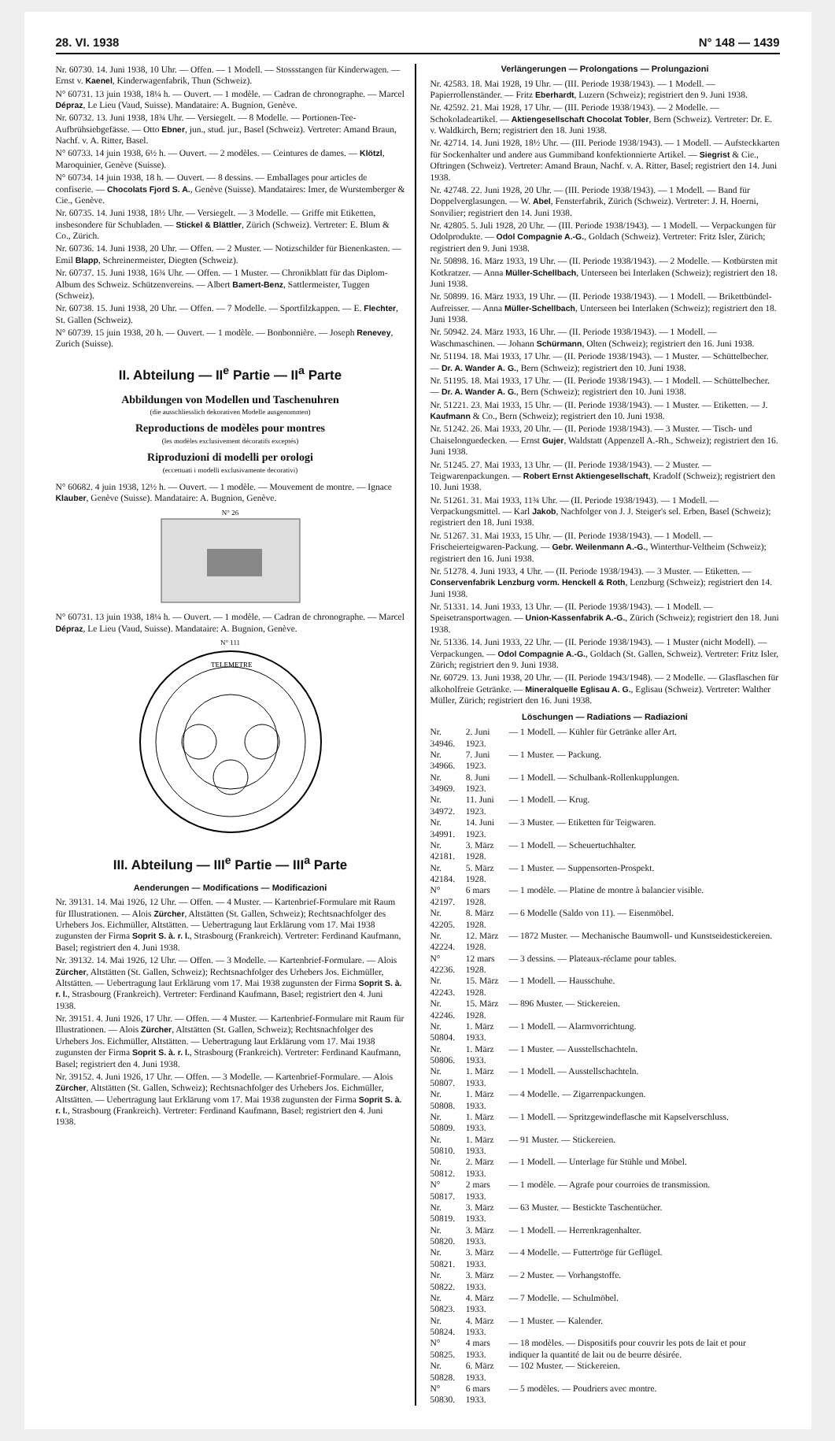28. VI. 1938 N° 148 — 1439
Nr. 60730. 14. Juni 1938, 10 Uhr. — Offen. — 1 Modell. — Stossstangen für Kinderwagen. — Ernst v. Kaenel, Kinderwagenfabrik, Thun (Schweiz).
N° 60731. 13 juin 1938, 18¼ h. — Ouvert. — 1 modèle. — Cadran de chronographe. — Marcel Dépraz, Le Lieu (Vaud, Suisse). Mandataire: A. Bugnion, Genève.
Nr. 60732. 13. Juni 1938, 18¾ Uhr. — Versiegelt. — 8 Modelle. — Portionen-Tee-Aufbrühsiebgefässe. — Otto Ebner, jun., stud. jur., Basel (Schweiz). Vertreter: Amand Braun, Nachf. v. A. Ritter, Basel.
N° 60733. 14 juin 1938, 6½ h. — Ouvert. — 2 modèles. — Ceintures de dames. — Klötzl, Maroquinier, Genève (Suisse).
N° 60734. 14 juin 1938, 18 h. — Ouvert. — 8 dessins. — Emballages pour articles de confiserie. — Chocolats Fjord S. A., Genève (Suisse). Mandataires: Imer, de Wurstemberger & Cie., Genève.
Nr. 60735. 14. Juni 1938, 18½ Uhr. — Versiegelt. — 3 Modelle. — Griffe mit Etiketten, insbesondere für Schubladen. — Stickel & Blättler, Zürich (Schweiz). Vertreter: E. Blum & Co., Zürich.
Nr. 60736. 14. Juni 1938, 20 Uhr. — Offen. — 2 Muster. — Notizschilder für Bienenkasten. — Emil Blapp, Schreinermeister, Diegten (Schweiz).
Nr. 60737. 15. Juni 1938, 16¾ Uhr. — Offen. — 1 Muster. — Chronikblatt für das Diplom-Album des Schweiz. Schützenvereins. — Albert Bamert-Benz, Sattlermeister, Tuggen (Schweiz).
Nr. 60738. 15. Juni 1938, 20 Uhr. — Offen. — 7 Modelle. — Sportfilzkappen. — E. Flechter, St. Gallen (Schweiz).
N° 60739. 15 juin 1938, 20 h. — Ouvert. — 1 modèle. — Bonbonnière. — Joseph Renevey, Zurich (Suisse).
II. Abteilung — II<sup>e</sup> Partie — II<sup>a</sup> Parte
Abbildungen von Modellen und Taschenuhren
(die ausschliesslich dekorativen Modelle ausgenommen)
Reproductions de modèles pour montres
(les modèles exclusivement décoratifs exceptés)
Riproduzioni di modelli per orologi
(eccettuati i modelli exclusivamente decorativi)
N° 60682. 4 juin 1938, 12½ h. — Ouvert. — 1 modèle. — Mouvement de montre. — Ignace Klauber, Genève (Suisse). Mandataire: A. Bugnion, Genève.
N° 26
N° 60731. 13 juin 1938, 18¼ h. — Ouvert. — 1 modèle. — Cadran de chronographe. — Marcel Dépraz, Le Lieu (Vaud, Suisse). Mandataire: A. Bugnion, Genève.
N° 111
TELEMETRE
III. Abteilung — III<sup>e</sup> Partie — III<sup>a</sup> Parte
Aenderungen — Modifications — Modificazioni
Nr. 39131. 14. Mai 1926, 12 Uhr. — Offen. — 4 Muster. — Kartenbrief-Formulare mit Raum für Illustrationen. — Alois Zürcher, Altstätten (St. Gallen, Schweiz); Rechtsnachfolger des Urhebers Jos. Eichmüller, Altstätten. — Uebertragung laut Erklärung vom 17. Mai 1938 zugunsten der Firma Soprit S. à. r. l., Strasbourg (Frankreich). Vertreter: Ferdinand Kaufmann, Basel; registriert den 4. Juni 1938.
Nr. 39132. 14. Mai 1926, 12 Uhr. — Offen. — 3 Modelle. — Kartenbrief-Formulare. — Alois Zürcher, Altstätten (St. Gallen, Schweiz); Rechtsnachfolger des Urhebers Jos. Eichmüller, Altstätten. — Uebertragung laut Erklärung vom 17. Mai 1938 zugunsten der Firma Soprit S. à. r. l., Strasbourg (Frankreich). Vertreter: Ferdinand Kaufmann, Basel; registriert den 4. Juni 1938.
Nr. 39151. 4. Juni 1926, 17 Uhr. — Offen. — 4 Muster. — Kartenbrief-Formulare mit Raum für Illustrationen. — Alois Zürcher, Altstätten (St. Gallen, Schweiz); Rechtsnachfolger des Urhebers Jos. Eichmüller, Altstätten. — Uebertragung laut Erklärung vom 17. Mai 1938 zugunsten der Firma Soprit S. à. r. l., Strasbourg (Frankreich). Vertreter: Ferdinand Kaufmann, Basel; registriert den 4. Juni 1938.
Nr. 39152. 4. Juni 1926, 17 Uhr. — Offen. — 3 Modelle. — Kartenbrief-Formulare. — Alois Zürcher, Altstätten (St. Gallen, Schweiz); Rechtsnachfolger des Urhebers Jos. Eichmüller, Altstätten. — Uebertragung laut Erklärung vom 17. Mai 1938 zugunsten der Firma Soprit S. à. r. l., Strasbourg (Frankreich). Vertreter: Ferdinand Kaufmann, Basel; registriert den 4. Juni 1938.
Verlängerungen — Prolongations — Prolungazioni
Nr. 42583. 18. Mai 1928, 19 Uhr. — (III. Periode 1938/1943). — 1 Modell. — Papierrollenständer. — Fritz Eberhardt, Luzern (Schweiz); registriert den 9. Juni 1938.
Nr. 42592. 21. Mai 1928, 17 Uhr. — (III. Periode 1938/1943). — 2 Modelle. — Schokoladeartikel. — Aktiengesellschaft Chocolat Tobler, Bern (Schweiz). Vertreter: Dr. E. v. Waldkirch, Bern; registriert den 18. Juni 1938.
Nr. 42714. 14. Juni 1928, 18½ Uhr. — (III. Periode 1938/1943). — 1 Modell. — Aufsteckkarten für Sockenhalter und andere aus Gummiband konfektionnierte Artikel. — Siegrist & Cie., Oftringen (Schweiz). Vertreter: Amand Braun, Nachf. v. A. Ritter, Basel; registriert den 14. Juni 1938.
Nr. 42748. 22. Juni 1928, 20 Uhr. — (III. Periode 1938/1943). — 1 Modell. — Band für Doppelverglasungen. — W. Abel, Fensterfabrik, Zürich (Schweiz). Vertreter: J. H. Hoerni, Sonvilier; registriert den 14. Juni 1938.
Nr. 42805. 5. Juli 1928, 20 Uhr. — (III. Periode 1938/1943). — 1 Modell. — Verpackungen für Odolprodukte. — Odol Compagnie A.-G., Goldach (Schweiz). Vertreter: Fritz Isler, Zürich; registriert den 9. Juni 1938.
Nr. 50898. 16. März 1933, 19 Uhr. — (II. Periode 1938/1943). — 2 Modelle. — Kotbürsten mit Kotkratzer. — Anna Müller-Schellbach, Unterseen bei Interlaken (Schweiz); registriert den 18. Juni 1938.
Nr. 50899. 16. März 1933, 19 Uhr. — (II. Periode 1938/1943). — 1 Modell. — Brikettbündel-Aufreisser. — Anna Müller-Schellbach, Unterseen bei Interlaken (Schweiz); registriert den 18. Juni 1938.
Nr. 50942. 24. März 1933, 16 Uhr. — (II. Periode 1938/1943). — 1 Modell. — Waschmaschinen. — Johann Schürmann, Olten (Schweiz); registriert den 16. Juni 1938.
Nr. 51194. 18. Mai 1933, 17 Uhr. — (II. Periode 1938/1943). — 1 Muster. — Schüttelbecher. — Dr. A. Wander A. G., Bern (Schweiz); registriert den 10. Juni 1938.
Nr. 51195. 18. Mai 1933, 17 Uhr. — (II. Periode 1938/1943). — 1 Modell. — Schüttelbecher. — Dr. A. Wander A. G., Bern (Schweiz); registriert den 10. Juni 1938.
Nr. 51221. 23. Mai 1933, 15 Uhr. — (II. Periode 1938/1943). — 1 Muster. — Etiketten. — J. Kaufmann & Co., Bern (Schweiz); registriert den 10. Juni 1938.
Nr. 51242. 26. Mai 1933, 20 Uhr. — (II. Periode 1938/1943). — 3 Muster. — Tisch- und Chaiselonguedecken. — Ernst Gujer, Waldstatt (Appenzell A.-Rh., Schweiz); registriert den 16. Juni 1938.
Nr. 51245. 27. Mai 1933, 13 Uhr. — (II. Periode 1938/1943). — 2 Muster. — Teigwarenpackungen. — Robert Ernst Aktiengesellschaft, Kradolf (Schweiz); registriert den 10. Juni 1938.
Nr. 51261. 31. Mai 1933, 11¾ Uhr. — (II. Periode 1938/1943). — 1 Modell. — Verpackungsmittel. — Karl Jakob, Nachfolger von J. J. Steiger's sel. Erben, Basel (Schweiz); registriert den 18. Juni 1938.
Nr. 51267. 31. Mai 1933, 15 Uhr. — (II. Periode 1938/1943). — 1 Modell. — Frischeierteigwaren-Packung. — Gebr. Weilenmann A.-G., Winterthur-Veltheim (Schweiz); registriert den 16. Juni 1938.
Nr. 51278. 4. Juni 1933, 4 Uhr. — (II. Periode 1938/1943). — 3 Muster. — Etiketten. — Conservenfabrik Lenzburg vorm. Henckell & Roth, Lenzburg (Schweiz); registriert den 14. Juni 1938.
Nr. 51331. 14. Juni 1933, 13 Uhr. — (II. Periode 1938/1943). — 1 Modell. — Speisetransportwagen. — Union-Kassenfabrik A.-G., Zürich (Schweiz); registriert den 18. Juni 1938.
Nr. 51336. 14. Juni 1933, 22 Uhr. — (II. Periode 1938/1943). — 1 Muster (nicht Modell). — Verpackungen. — Odol Compagnie A.-G., Goldach (St. Gallen, Schweiz). Vertreter: Fritz Isler, Zürich; registriert den 9. Juni 1938.
Nr. 60729. 13. Juni 1938, 20 Uhr. — (II. Periode 1943/1948). — 2 Modelle. — Glasflaschen für alkoholfreie Getränke. — Mineralquelle Eglisau A. G., Eglisau (Schweiz). Vertreter: Walther Müller, Zürich; registriert den 16. Juni 1938.
Löschungen — Radiations — Radiazioni
| Nr. 34946. | 2. Juni 1923. | — 1 Modell. — Kühler für Getränke aller Art. |
| Nr. 34966. | 7. Juni 1923. | — 1 Muster. — Packung. |
| Nr. 34969. | 8. Juni 1923. | — 1 Modell. — Schulbank-Rollenkupplungen. |
| Nr. 34972. | 11. Juni 1923. | — 1 Modell. — Krug. |
| Nr. 34991. | 14. Juni 1923. | — 3 Muster. — Etiketten für Teigwaren. |
| Nr. 42181. | 3. März 1928. | — 1 Modell. — Scheuertuchhalter. |
| Nr. 42184. | 5. März 1928. | — 1 Muster. — Suppensorten-Prospekt. |
| N° 42197. | 6 mars 1928. | — 1 modèle. — Platine de montre à balancier visible. |
| Nr. 42205. | 8. März 1928. | — 6 Modelle (Saldo von 11). — Eisenmöbel. |
| Nr. 42224. | 12. März 1928. | — 1872 Muster. — Mechanische Baumwoll- und Kunstseidestickereien. |
| N° 42236. | 12 mars 1928. | — 3 dessins. — Plateaux-réclame pour tables. |
| Nr. 42243. | 15. März 1928. | — 1 Modell. — Hausschuhe. |
| Nr. 42246. | 15. März 1928. | — 896 Muster. — Stickereien. |
| Nr. 50804. | 1. März 1933. | — 1 Modell. — Alarmvorrichtung. |
| Nr. 50806. | 1. März 1933. | — 1 Muster. — Ausstellschachteln. |
| Nr. 50807. | 1. März 1933. | — 1 Modell. — Ausstellschachteln. |
| Nr. 50808. | 1. März 1933. | — 4 Modelle. — Zigarrenpackungen. |
| Nr. 50809. | 1. März 1933. | — 1 Modell. — Spritzgewindeflasche mit Kapselverschluss. |
| Nr. 50810. | 1. März 1933. | — 91 Muster. — Stickereien. |
| Nr. 50812. | 2. März 1933. | — 1 Modell. — Unterlage für Stühle und Möbel. |
| N° 50817. | 2 mars 1933. | — 1 modèle. — Agrafe pour courroies de transmission. |
| Nr. 50819. | 3. März 1933. | — 63 Muster. — Bestickte Taschentücher. |
| Nr. 50820. | 3. März 1933. | — 1 Modell. — Herrenkragenhalter. |
| Nr. 50821. | 3. März 1933. | — 4 Modelle. — Futtertröge für Geflügel. |
| Nr. 50822. | 3. März 1933. | — 2 Muster. — Vorhangstoffe. |
| Nr. 50823. | 4. März 1933. | — 7 Modelle. — Schulmöbel. |
| Nr. 50824. | 4. März 1933. | — 1 Muster. — Kalender. |
| N° 50825. | 4 mars 1933. | — 18 modèles. — Dispositifs pour couvrir les pots de lait et pour indiquer la quantité de lait ou de beurre désirée. |
| Nr. 50828. | 6. März 1933. | — 102 Muster. — Stickereien. |
| N° 50830. | 6 mars 1933. | — 5 modèles. — Poudriers avec montre. |